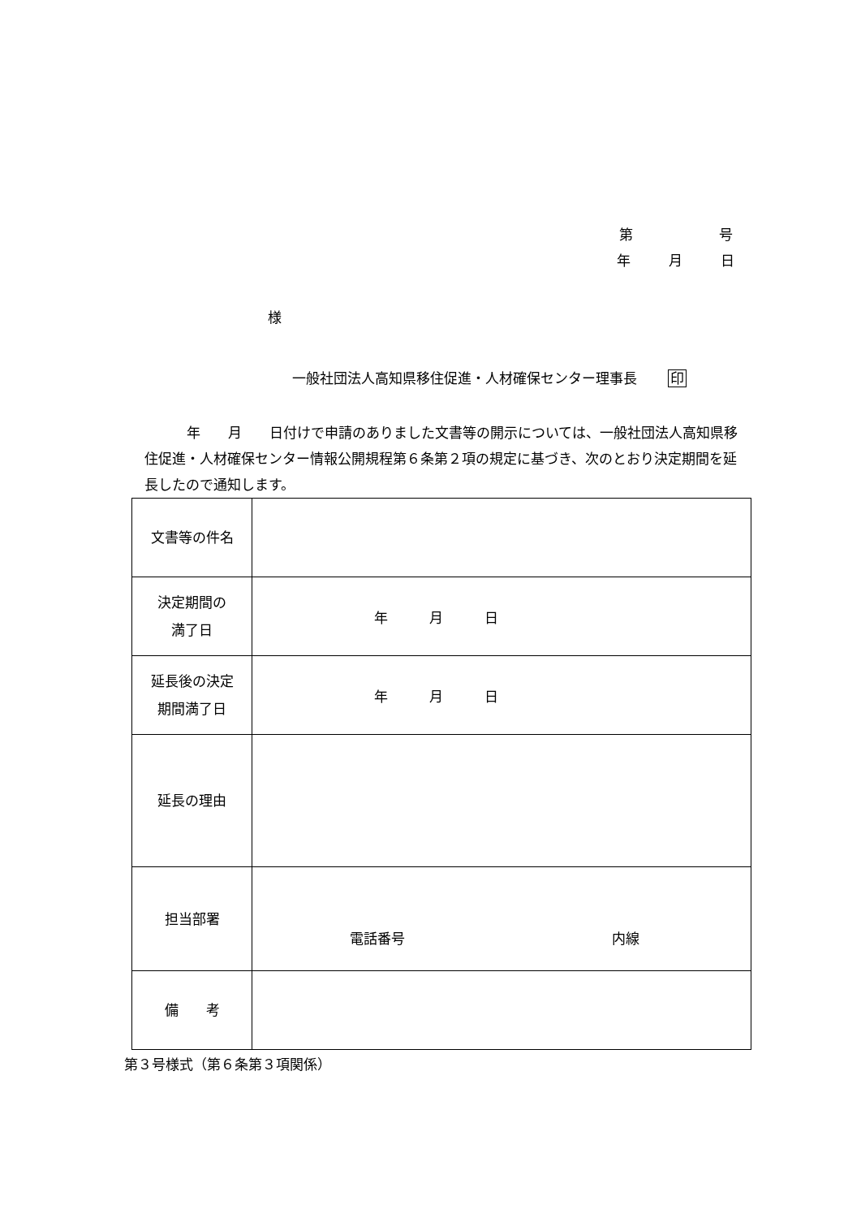第 号
年 月 日
様
一般社団法人高知県移住促進・人材確保センター理事長 印
年　　月　　日付けで申請のありました文書等の開示については、一般社団法人高知県移住促進・人材確保センター情報公開規程第６条第２項の規定に基づき、次のとおり決定期間を延長したので通知します。
| 文書等の件名 | |
| 決定期間の 満了日 | 年 月 日 |
| 延長後の決定 期間満了日 | 年 月 日 |
| 延長の理由 | |
| 担当部署 | 電話番号 内線 |
| 備 考 | |
第３号様式（第６条第３項関係）